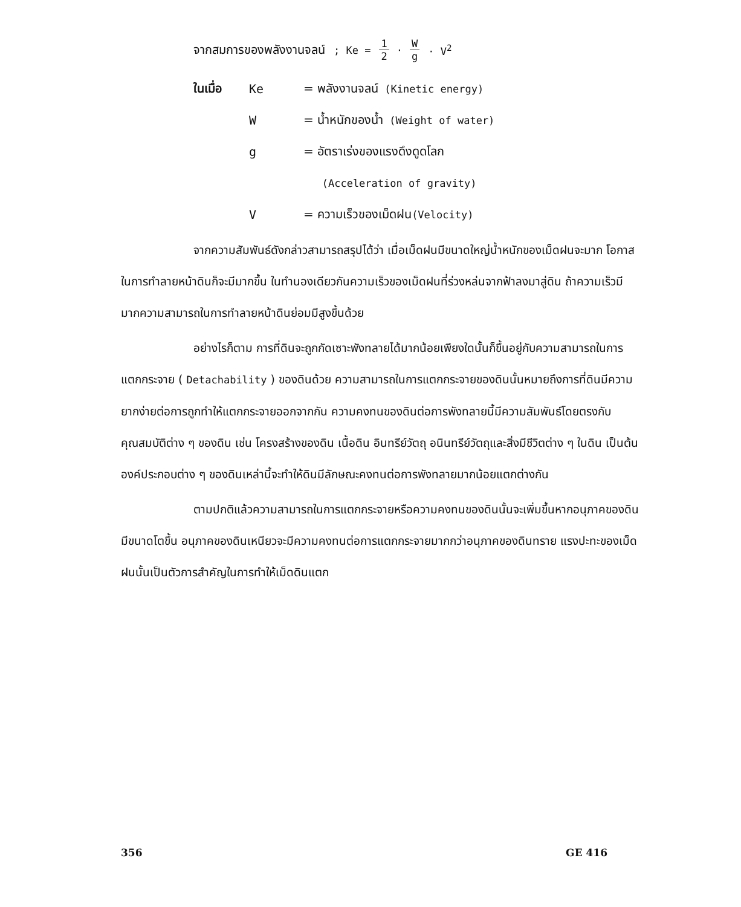จากสมการของพลังงานจลน์ ; Ke = 1 2 · W g · V<sup>2</sup>
ในเมื่อ Ke = พลังงานจลน์ (Kinetic energy)
W = น้ำหนักของน้ำ (Weight of water)
g = อัตราเร่งของแรงดึงดูดโลก
(Acceleration of gravity)
V = ความเร็วของเม็ดฝน (Velocity)
จากความสัมพันธ์ดังกล่าวสามารถสรุปได้ว่า เมื่อเม็ดฝนมีขนาดใหญ่น้ำหนักของเม็ดฝนจะมาก โอกาสในการทำลายหน้าดินก็จะมีมากขึ้น ในทำนองเดียวกันความเร็วของเม็ดฝนที่ร่วงหล่นจากฟ้าลงมาสู่ดิน ถ้าความเร็วมีมากความสามารถในการทำลายหน้าดินย่อมมีสูงขึ้นด้วย
อย่างไรก็ตาม การที่ดินจะถูกกัดเซาะพังทลายได้มากน้อยเพียงใดนั้นก็ขึ้นอยู่กับความสามารถในการแตกกระจาย ( Detachability ) ของดินด้วย ความสามารถในการแตกกระจายของดินนั้นหมายถึงการที่ดินมีความยากง่ายต่อการถูกทำให้แตกกระจายออกจากกัน ความคงทนของดินต่อการพังทลายนี้มีความสัมพันธ์โดยตรงกับคุณสมบัติต่าง ๆ ของดิน เช่น โครงสร้างของดิน เนื้อดิน อินทรีย์วัตถุ อนินทรีย์วัตถุและสิ่งมีชีวิตต่าง ๆ ในดิน เป็นต้น องค์ประกอบต่าง ๆ ของดินเหล่านี้จะทำให้ดินมีลักษณะคงทนต่อการพังทลายมากน้อยแตกต่างกัน
ตามปกติแล้วความสามารถในการแตกกระจายหรือความคงทนของดินนั้นจะเพิ่มขึ้นหากอนุภาคของดินมีขนาดโตขึ้น อนุภาคของดินเหนียวจะมีความคงทนต่อการแตกกระจายมากกว่าอนุภาคของดินทราย แรงปะทะของเม็ดฝนนั้นเป็นตัวการสำคัญในการทำให้เม็ดดินแตก
356 GE 416